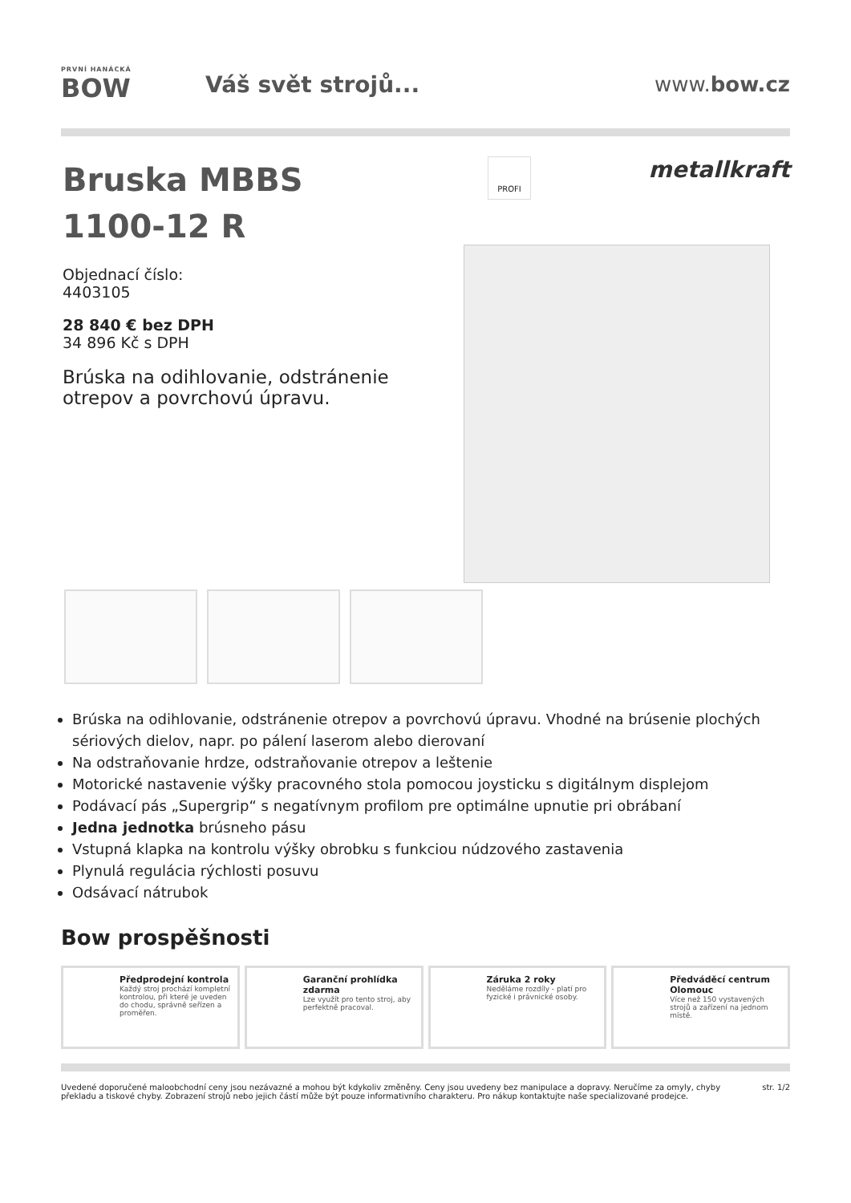PRVNÍ HANÁCKÁ
BOW
Váš svět strojů... www.bow.cz
Bruska MBBS
1100-12 R
Objednací číslo:
4403105
28 840 € bez DPH
34 896 Kč s DPH
Brúska na odihlovanie, odstránenie otrepov a povrchovú úpravu.
PROFI metallkraft
Brúska na odihlovanie, odstránenie otrepov a povrchovú úpravu. Vhodné na brúsenie plochých sériových dielov, napr. po pálení laserom alebo dierovaní
Na odstraňovanie hrdze, odstraňovanie otrepov a leštenie
Motorické nastavenie výšky pracovného stola pomocou joysticku s digitálnym displejom
Podávací pás „Supergrip“ s negatívnym profilom pre optimálne upnutie pri obrábaní
Jedna jednotka brúsneho pásu
Vstupná klapka na kontrolu výšky obrobku s funkciou núdzového zastavenia
Plynulá regulácia rýchlosti posuvu
Odsávací nátrubok
Bow prospěšnosti
Předprodejní kontrola
Každý stroj prochází kompletní kontrolou, při které je uveden do chodu, správně seřízen a proměřen.
Garanční prohlídka zdarma
Lze využít pro tento stroj, aby perfektně pracoval.
Záruka 2 roky
Neděláme rozdíly - platí pro fyzické i právnické osoby.
Předváděcí centrum Olomouc
Více než 150 vystavených strojů a zařízení na jednom místě.
Uvedené doporučené maloobchodní ceny jsou nezávazné a mohou být kdykoliv změněny. Ceny jsou uvedeny bez manipulace a dopravy. Neručíme za omyly, chyby překladu a tiskové chyby. Zobrazení strojů nebo jejich částí může být pouze informativního charakteru. Pro nákup kontaktujte naše specializované prodejce.
str. 1/2